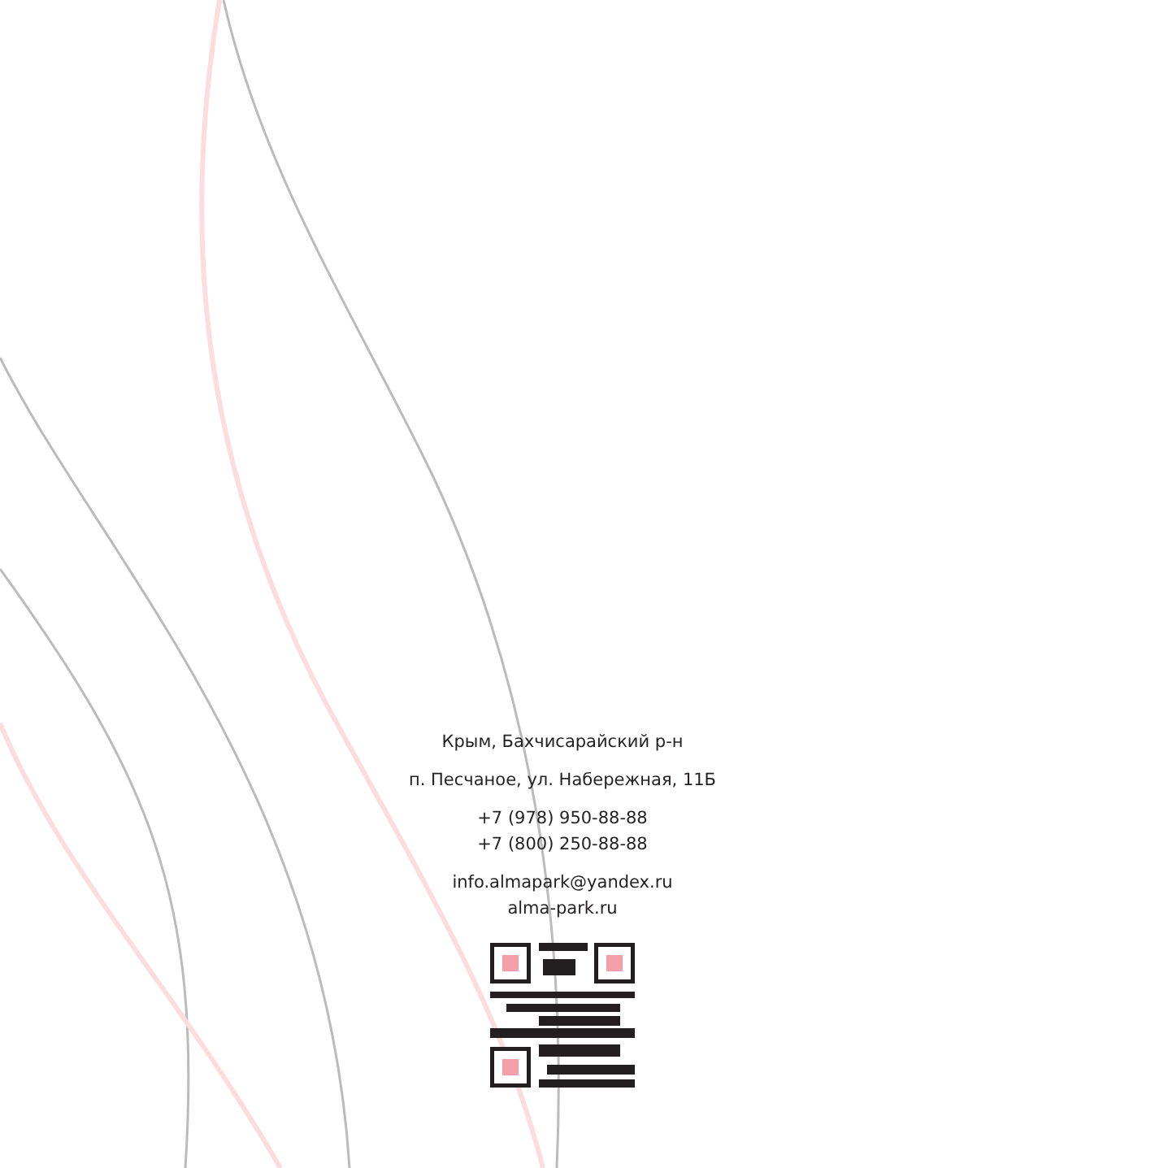Крым, Бахчисарайский р-н
п. Песчаное, ул. Набережная, 11Б
+7 (978) 950-88-88
+7 (800) 250-88-88
info.almapark@yandex.ru
alma-park.ru